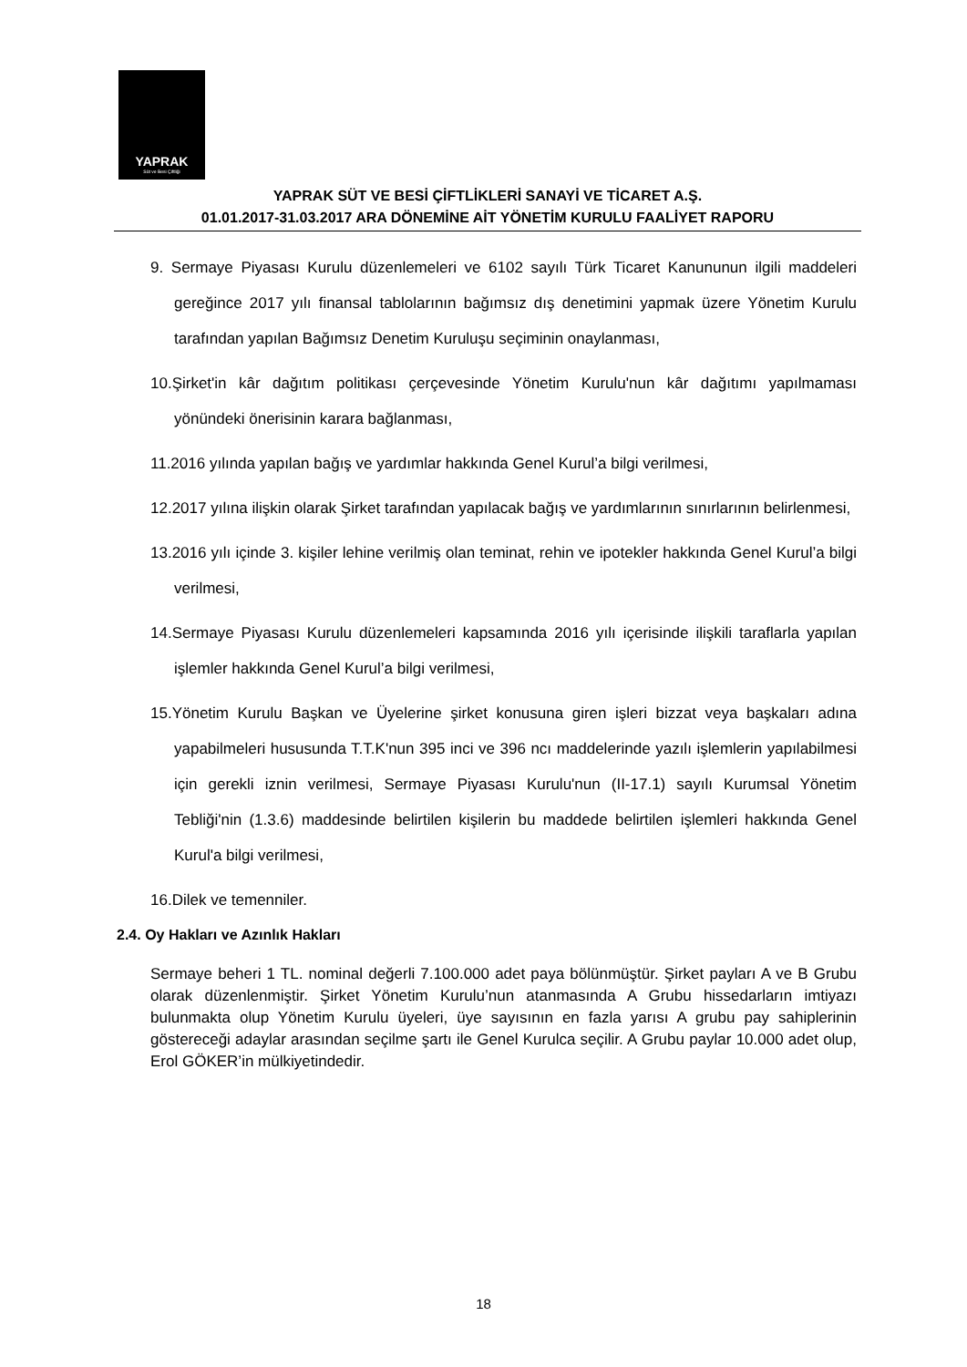YAPRAK
Süt ve Besi Çiftliği
YAPRAK SÜT VE BESİ ÇİFTLİKLERİ SANAYİ VE TİCARET A.Ş.
01.01.2017-31.03.2017 ARA DÖNEMİNE AİT YÖNETİM KURULU FAALİYET RAPORU
9. Sermaye Piyasası Kurulu düzenlemeleri ve 6102 sayılı Türk Ticaret Kanununun ilgili maddeleri gereğince 2017 yılı finansal tablolarının bağımsız dış denetimini yapmak üzere Yönetim Kurulu tarafından yapılan Bağımsız Denetim Kuruluşu seçiminin onaylanması,
10.Şirket'in kâr dağıtım politikası çerçevesinde Yönetim Kurulu'nun kâr dağıtımı yapılmaması yönündeki önerisinin karara bağlanması,
11.2016 yılında yapılan bağış ve yardımlar hakkında Genel Kurul’a bilgi verilmesi,
12.2017 yılına ilişkin olarak Şirket tarafından yapılacak bağış ve yardımlarının sınırlarının belirlenmesi,
13.2016 yılı içinde 3. kişiler lehine verilmiş olan teminat, rehin ve ipotekler hakkında Genel Kurul’a bilgi verilmesi,
14.Sermaye Piyasası Kurulu düzenlemeleri kapsamında 2016 yılı içerisinde ilişkili taraflarla yapılan işlemler hakkında Genel Kurul’a bilgi verilmesi,
15.Yönetim Kurulu Başkan ve Üyelerine şirket konusuna giren işleri bizzat veya başkaları adına yapabilmeleri hususunda T.T.K'nun 395 inci ve 396 ncı maddelerinde yazılı işlemlerin yapılabilmesi için gerekli iznin verilmesi, Sermaye Piyasası Kurulu'nun (II-17.1) sayılı Kurumsal Yönetim Tebliği'nin (1.3.6) maddesinde belirtilen kişilerin bu maddede belirtilen işlemleri hakkında Genel Kurul'a bilgi verilmesi,
16.Dilek ve temenniler.
2.4. Oy Hakları ve Azınlık Hakları
Sermaye beheri 1 TL. nominal değerli 7.100.000 adet paya bölünmüştür. Şirket payları A ve B Grubu olarak düzenlenmiştir. Şirket Yönetim Kurulu’nun atanmasında A Grubu hissedarların imtiyazı bulunmakta olup Yönetim Kurulu üyeleri, üye sayısının en fazla yarısı A grubu pay sahiplerinin göstereceği adaylar arasından seçilme şartı ile Genel Kurulca seçilir. A Grubu paylar 10.000 adet olup, Erol GÖKER’in mülkiyetindedir.
18